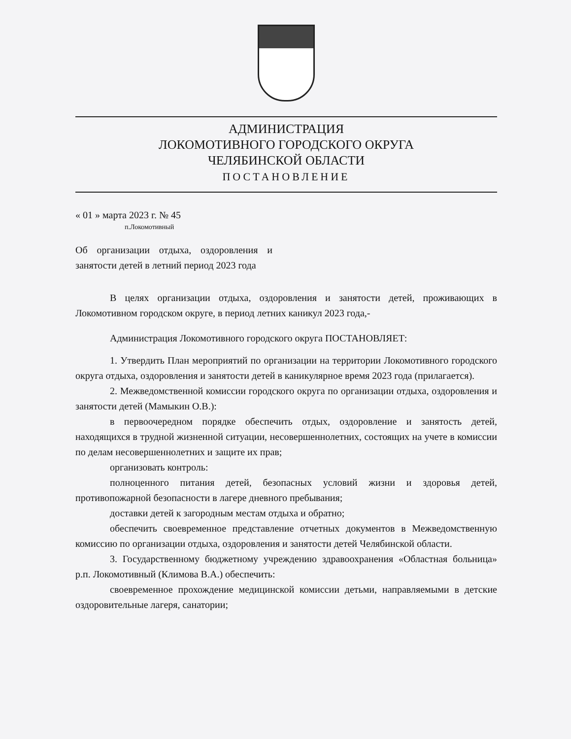АДМИНИСТРАЦИЯ
ЛОКОМОТИВНОГО ГОРОДСКОГО ОКРУГА
ЧЕЛЯБИНСКОЙ ОБЛАСТИ
ПОСТАНОВЛЕНИЕ
« 01 » марта 2023 г. № 45
п.Локомотивный
Об организации отдыха, оздоровления и занятости детей в летний период 2023 года
В целях организации отдыха, оздоровления и занятости детей, проживающих в Локомотивном городском округе, в период летних каникул 2023 года,-
Администрация Локомотивного городского округа ПОСТАНОВЛЯЕТ:
1. Утвердить План мероприятий по организации на территории Локомотивного городского округа отдыха, оздоровления и занятости детей в каникулярное время 2023 года (прилагается).
2. Межведомственной комиссии городского округа по организации отдыха, оздоровления и занятости детей (Мамыкин О.В.):
в первоочередном порядке обеспечить отдых, оздоровление и занятость детей, находящихся в трудной жизненной ситуации, несовершеннолетних, состоящих на учете в комиссии по делам несовершеннолетних и защите их прав;
организовать контроль:
полноценного питания детей, безопасных условий жизни и здоровья детей, противопожарной безопасности в лагере дневного пребывания;
доставки детей к загородным местам отдыха и обратно;
обеспечить своевременное представление отчетных документов в Межведомственную комиссию по организации отдыха, оздоровления и занятости детей Челябинской области.
3. Государственному бюджетному учреждению здравоохранения «Областная больница» р.п. Локомотивный (Климова В.А.) обеспечить:
своевременное прохождение медицинской комиссии детьми, направляемыми в детские оздоровительные лагеря, санатории;